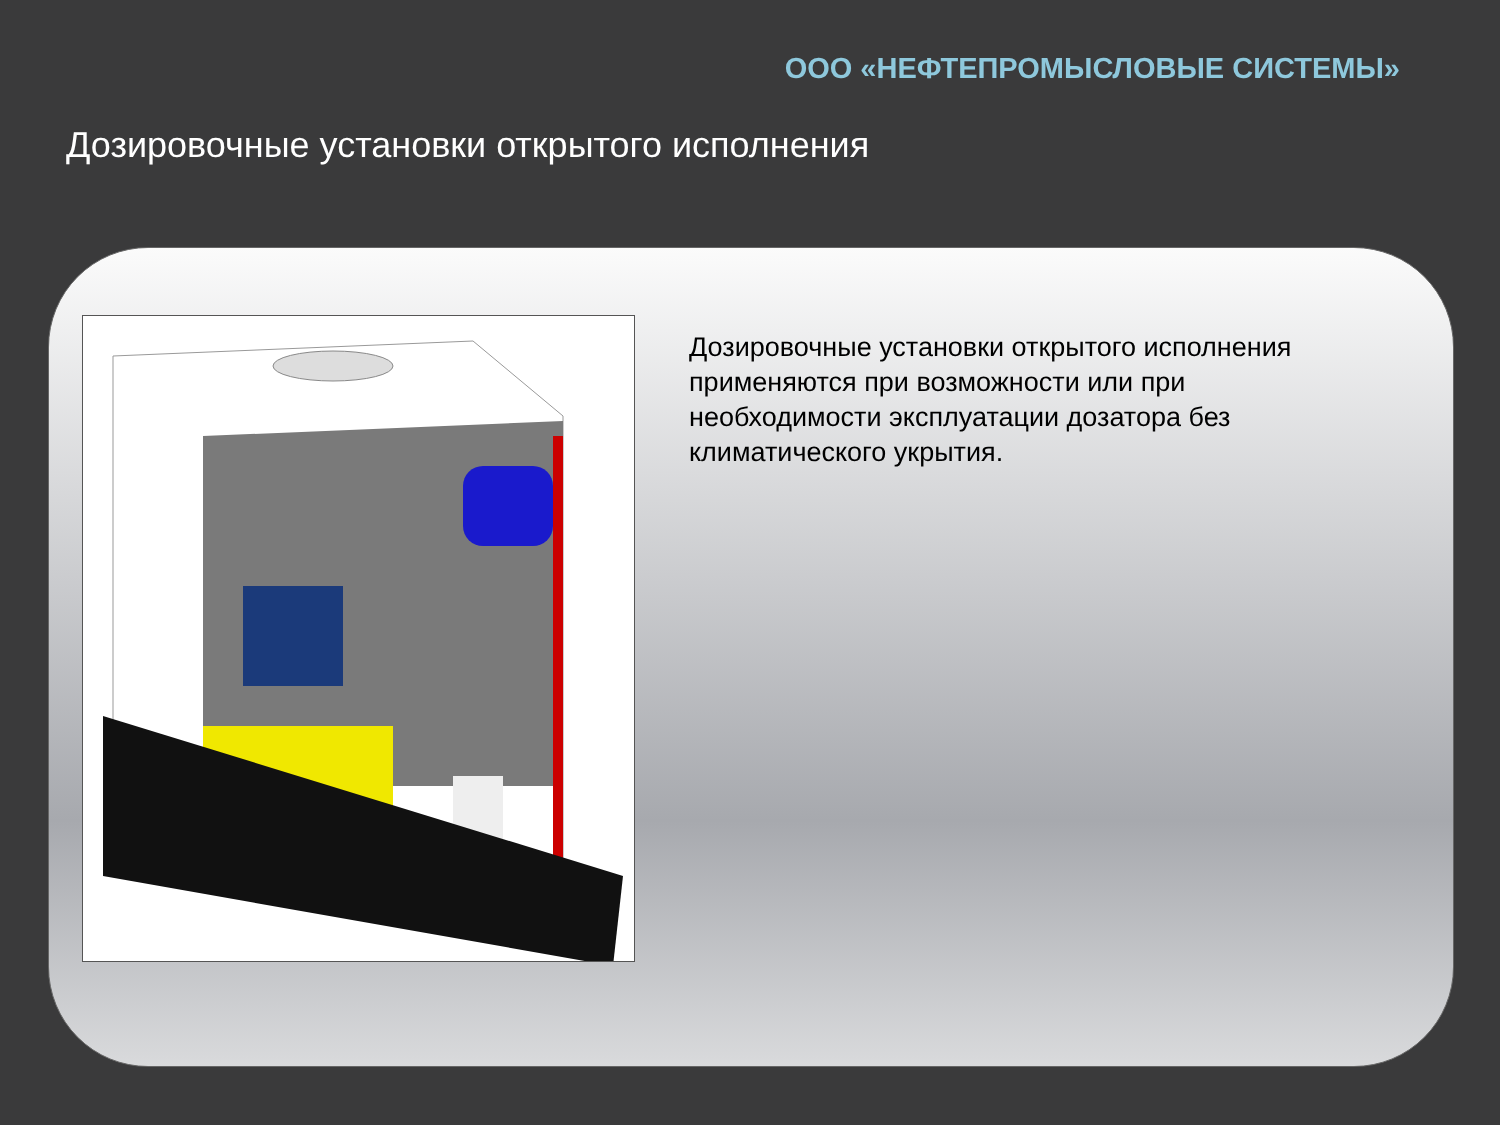ООО «НЕФТЕПРОМЫСЛОВЫЕ СИСТЕМЫ»
Дозировочные установки открытого исполнения
Дозировочные установки открытого исполнения применяются при возможности или при необходимости эксплуатации дозатора без климатического укрытия.